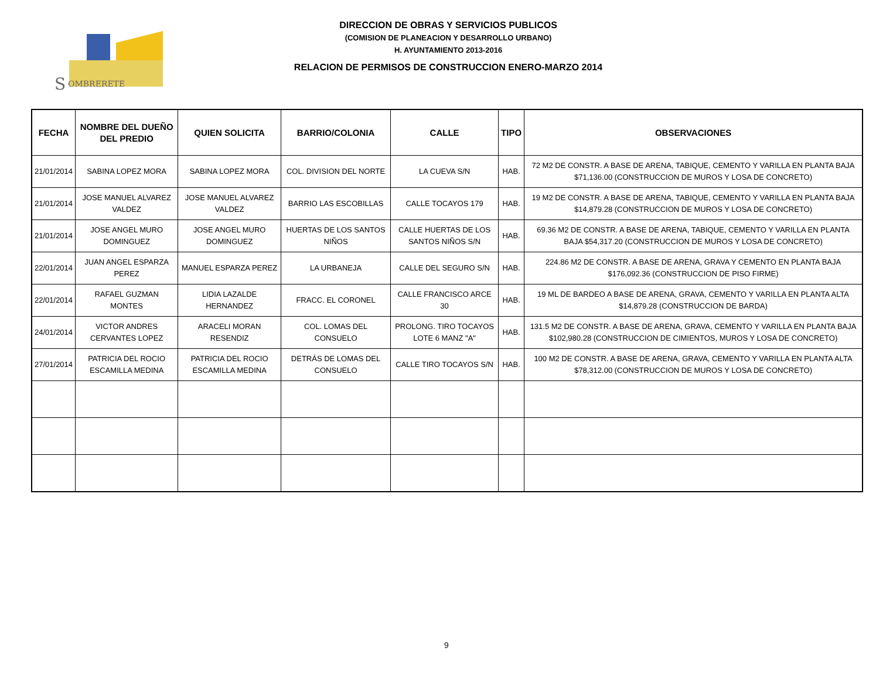S
OMBRERETE
DIRECCION DE OBRAS Y SERVICIOS PUBLICOS
(COMISION DE PLANEACION Y DESARROLLO URBANO)
H. AYUNTAMIENTO 2013-2016
RELACION DE PERMISOS DE CONSTRUCCION ENERO-MARZO 2014
| FECHA | NOMBRE DEL DUEÑO DEL PREDIO | QUIEN SOLICITA | BARRIO/COLONIA | CALLE | TIPO | OBSERVACIONES |
| --- | --- | --- | --- | --- | --- | --- |
| 21/01/2014 | SABINA LOPEZ MORA | SABINA LOPEZ MORA | COL. DIVISION DEL NORTE | LA CUEVA S/N | HAB. | 72 M2 DE CONSTR. A BASE DE ARENA, TABIQUE, CEMENTO Y VARILLA EN PLANTA BAJA $71,136.00 (CONSTRUCCION DE MUROS Y LOSA DE CONCRETO) |
| 21/01/2014 | JOSE MANUEL ALVAREZ VALDEZ | JOSE MANUEL ALVAREZ VALDEZ | BARRIO LAS ESCOBILLAS | CALLE TOCAYOS 179 | HAB. | 19 M2 DE CONSTR. A BASE DE ARENA, TABIQUE, CEMENTO Y VARILLA EN PLANTA BAJA $14,879.28 (CONSTRUCCION DE MUROS Y LOSA DE CONCRETO) |
| 21/01/2014 | JOSE ANGEL MURO DOMINGUEZ | JOSE ANGEL MURO DOMINGUEZ | HUERTAS DE LOS SANTOS NIÑOS | CALLE HUERTAS DE LOS SANTOS NIÑOS S/N | HAB. | 69.36 M2 DE CONSTR. A BASE DE ARENA, TABIQUE, CEMENTO Y VARILLA EN PLANTA BAJA $54,317.20 (CONSTRUCCION DE MUROS Y LOSA DE CONCRETO) |
| 22/01/2014 | JUAN ANGEL ESPARZA PEREZ | MANUEL ESPARZA PEREZ | LA URBANEJA | CALLE DEL SEGURO S/N | HAB. | 224.86 M2 DE CONSTR. A BASE DE ARENA, GRAVA Y CEMENTO EN PLANTA BAJA $176,092.36 (CONSTRUCCION DE PISO FIRME) |
| 22/01/2014 | RAFAEL GUZMAN MONTES | LIDIA LAZALDE HERNANDEZ | FRACC. EL CORONEL | CALLE FRANCISCO ARCE 30 | HAB. | 19 ML DE BARDEO A BASE DE ARENA, GRAVA, CEMENTO Y VARILLA EN PLANTA ALTA $14,879.28 (CONSTRUCCION DE BARDA) |
| 24/01/2014 | VICTOR ANDRES CERVANTES LOPEZ | ARACELI MORAN RESENDIZ | COL. LOMAS DEL CONSUELO | PROLONG. TIRO TOCAYOS LOTE 6 MANZ "A" | HAB. | 131.5 M2 DE CONSTR. A BASE DE ARENA, GRAVA, CEMENTO Y VARILLA EN PLANTA BAJA $102,980.28 (CONSTRUCCION DE CIMIENTOS, MUROS Y LOSA DE CONCRETO) |
| 27/01/2014 | PATRICIA DEL ROCIO ESCAMILLA MEDINA | PATRICIA DEL ROCIO ESCAMILLA MEDINA | DETRÁS DE LOMAS DEL CONSUELO | CALLE TIRO TOCAYOS S/N | HAB. | 100 M2 DE CONSTR. A BASE DE ARENA, GRAVA, CEMENTO Y VARILLA EN PLANTA ALTA $78,312.00 (CONSTRUCCION DE MUROS Y LOSA DE CONCRETO) |
9